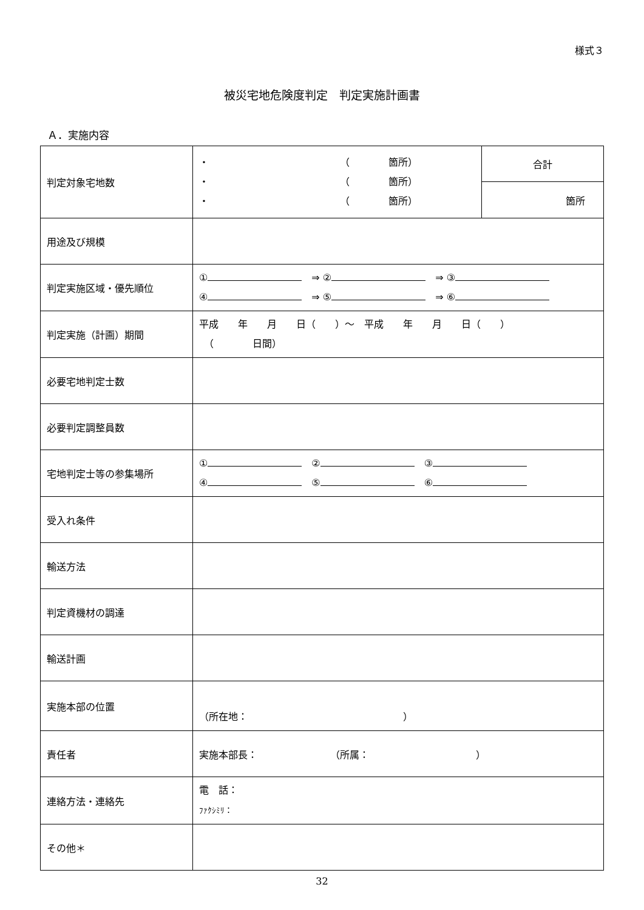様式３
被災宅地危険度判定　判定実施計画書
Ａ．実施内容
| 判定対象宅地数 | ・ （ 箇所） ・ （ 箇所） ・ （ 箇所） | 合計 |
| | | 箇所 |
| 用途及び規模 | | |
| 判定実施区域・優先順位 | ① ⇒ ② ⇒ ③ ④ ⇒ ⑤ ⇒ ⑥ | |
| 判定実施（計画）期間 | 平成 年 月 日（ ）～ 平成 年 月 日（ ） （ 日間） | |
| 必要宅地判定士数 | | |
| 必要判定調整員数 | | |
| 宅地判定士等の参集場所 | ① ② ③ ④ ⑤ ⑥ | |
| 受入れ条件 | | |
| 輸送方法 | | |
| 判定資機材の調達 | | |
| 輸送計画 | | |
| 実施本部の位置 | （所在地： ） | |
| 責任者 | 実施本部長： （所属： ） | |
| 連絡方法・連絡先 | 電 話： ﾌｧｸｼﾐﾘ： | |
| その他＊ | | |
32